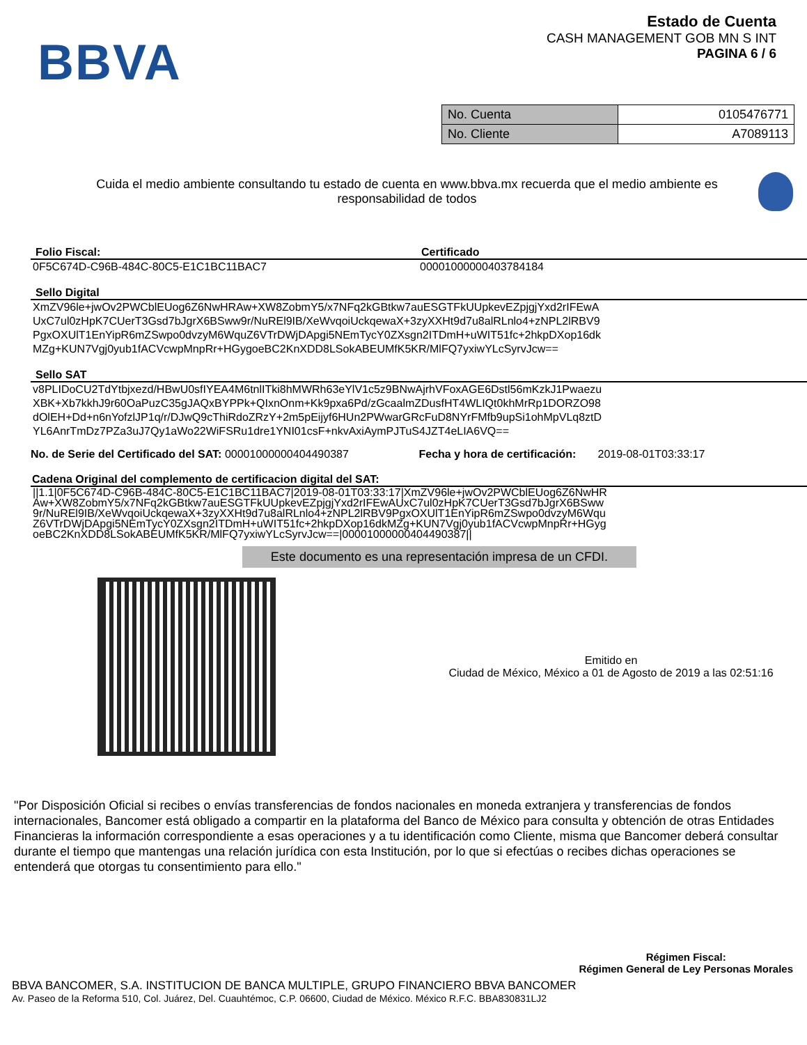BBVA
Estado de Cuenta
CASH MANAGEMENT GOB MN S INT
PAGINA 6 / 6
| No. Cuenta | 0105476771 |
| No. Cliente | A7089113 |
Cuida el medio ambiente consultando tu estado de cuenta en www.bbva.mx recuerda que el medio ambiente es responsabilidad de todos
Folio Fiscal: Certificado
0F5C674D-C96B-484C-80C5-E1C1BC11BAC7
00001000000403784184
Sello Digital
XmZV96le+jwOv2PWCblEUog6Z6NwHRAw+XW8ZobmY5/x7NFq2kGBtkw7auESGTFkUUpkevEZpjgjYxd2rIFEwA
UxC7ul0zHpK7CUerT3Gsd7bJgrX6BSww9r/NuREl9IB/XeWvqoiUckqewaX+3zyXXHt9d7u8alRLnlo4+zNPL2lRBV9
PgxOXUlT1EnYipR6mZSwpo0dvzyM6WquZ6VTrDWjDApgi5NEmTycY0ZXsgn2ITDmH+uWIT51fc+2hkpDXop16dk
MZg+KUN7Vgj0yub1fACVcwpMnpRr+HGygoeBC2KnXDD8LSokABEUMfK5KR/MlFQ7yxiwYLcSyrvJcw==
Sello SAT
v8PLIDoCU2TdYtbjxezd/HBwU0sfIYEA4M6tnlITki8hMWRh63eYlV1c5z9BNwAjrhVFoxAGE6Dstl56mKzkJ1Pwaezu
XBK+Xb7kkhJ9r60OaPuzC35gJAQxBYPPk+QIxnOnm+Kk9pxa6Pd/zGcaalmZDusfHT4WLIQt0khMrRp1DORZO98
dOlEH+Dd+n6nYofzlJP1q/r/DJwQ9cThiRdoZRzY+2m5pEijyf6HUn2PWwarGRcFuD8NYrFMfb9upSi1ohMpVLq8ztD
YL6AnrTmDz7PZa3uJ7Qy1aWo22WiFSRu1dre1YNI01csF+nkvAxiAymPJTuS4JZT4eLIA6VQ==
No. de Serie del Certificado del SAT: 00001000000404490387
Fecha y hora de certificación: 2019-08-01T03:33:17
Cadena Original del complemento de certificacion digital del SAT:
||1.1|0F5C674D-C96B-484C-80C5-E1C1BC11BAC7|2019-08-01T03:33:17|XmZV96le+jwOv2PWCblEUog6Z6NwHR
Aw+XW8ZobmY5/x7NFq2kGBtkw7auESGTFkUUpkevEZpjgjYxd2rIFEwAUxC7ul0zHpK7CUerT3Gsd7bJgrX6BSww
9r/NuREl9IB/XeWvqoiUckqewaX+3zyXXHt9d7u8alRLnlo4+zNPL2lRBV9PgxOXUlT1EnYipR6mZSwpo0dvzyM6Wqu
Z6VTrDWjDApgi5NEmTycY0ZXsgn2ITDmH+uWIT51fc+2hkpDXop16dkMZg+KUN7Vgj0yub1fACVcwpMnpRr+HGyg
oeBC2KnXDD8LSokABEUMfK5KR/MlFQ7yxiwYLcSyrvJcw==|00001000000404490387||
Este documento es una representación impresa de un CFDI.
Emitido en
Ciudad de México, México a 01 de Agosto de 2019 a las 02:51:16
"Por Disposición Oficial si recibes o envías transferencias de fondos nacionales en moneda extranjera y transferencias de fondos internacionales, Bancomer está obligado a compartir en la plataforma del Banco de México para consulta y obtención de otras Entidades Financieras la información correspondiente a esas operaciones y a tu identificación como Cliente, misma que Bancomer deberá consultar durante el tiempo que mantengas una relación jurídica con esta Institución, por lo que si efectúas o recibes dichas operaciones se entenderá que otorgas tu consentimiento para ello."
Régimen Fiscal:
Régimen General de Ley Personas Morales
BBVA BANCOMER, S.A. INSTITUCION DE BANCA MULTIPLE, GRUPO FINANCIERO BBVA BANCOMER
Av. Paseo de la Reforma 510, Col. Juárez, Del. Cuauhtémoc, C.P. 06600, Ciudad de México. México R.F.C. BBA830831LJ2